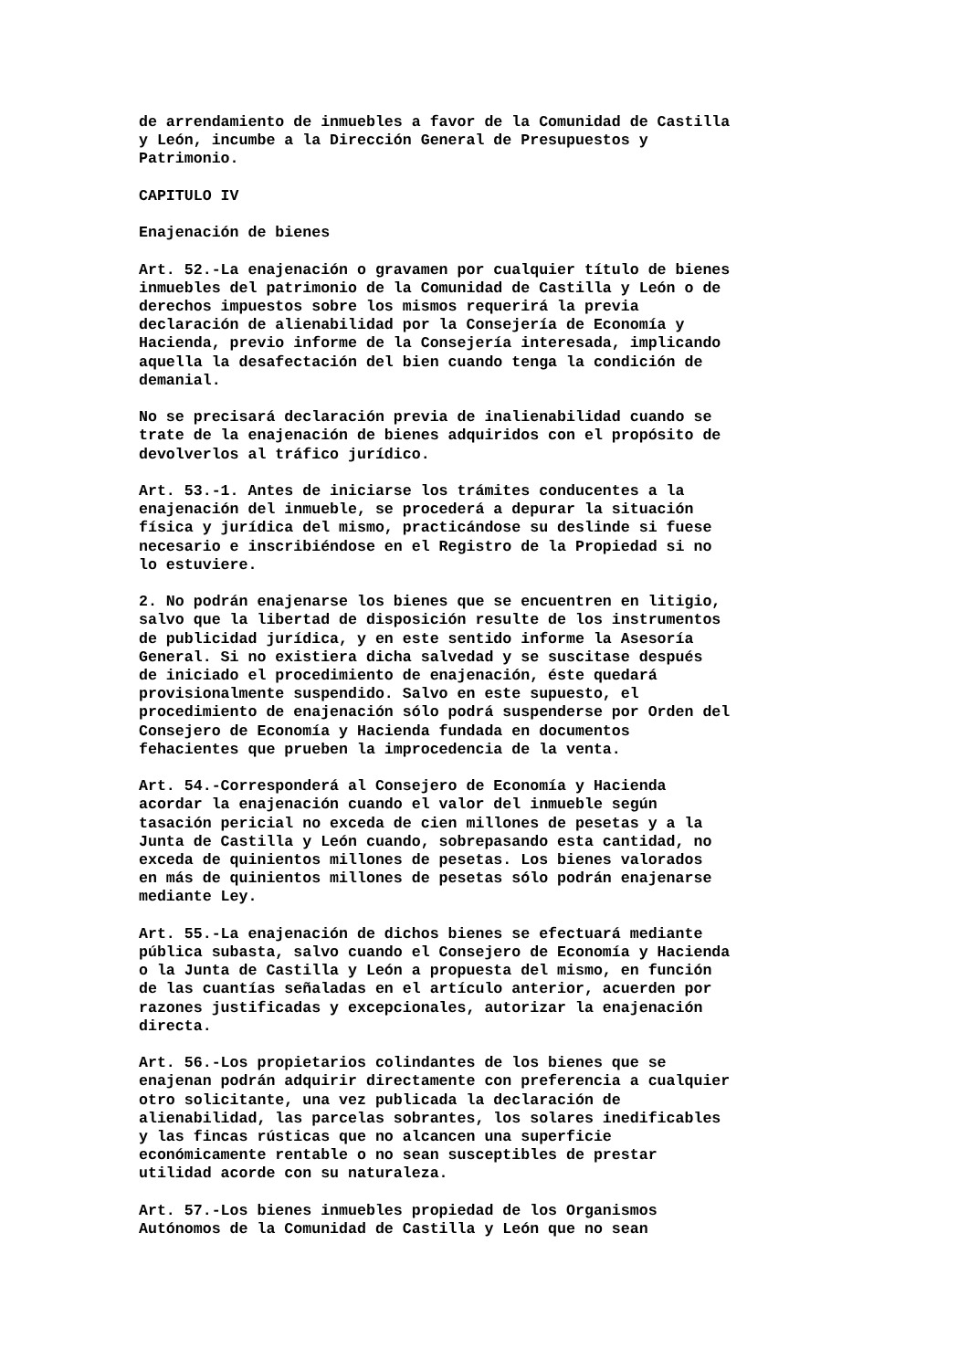de arrendamiento de inmuebles a favor de la Comunidad de Castilla y León, incumbe a la Dirección General de Presupuestos y Patrimonio.
CAPITULO IV
Enajenación de bienes
Art. 52.-La enajenación o gravamen por cualquier título de bienes inmuebles del patrimonio de la Comunidad de Castilla y León o de derechos impuestos sobre los mismos requerirá la previa declaración de alienabilidad por la Consejería de Economía y Hacienda, previo informe de la Consejería interesada, implicando aquella la desafectación del bien cuando tenga la condición de demanial.
No se precisará declaración previa de inalienabilidad cuando se trate de la enajenación de bienes adquiridos con el propósito de devolverlos al tráfico jurídico.
Art. 53.-1. Antes de iniciarse los trámites conducentes a la enajenación del inmueble, se procederá a depurar la situación física y jurídica del mismo, practicándose su deslinde si fuese necesario e inscribiéndose en el Registro de la Propiedad si no lo estuviere.
2. No podrán enajenarse los bienes que se encuentren en litigio, salvo que la libertad de disposición resulte de los instrumentos de publicidad jurídica, y en este sentido informe la Asesoría General. Si no existiera dicha salvedad y se suscitase después de iniciado el procedimiento de enajenación, éste quedará provisionalmente suspendido. Salvo en este supuesto, el procedimiento de enajenación sólo podrá suspenderse por Orden del Consejero de Economía y Hacienda fundada en documentos fehacientes que prueben la improcedencia de la venta.
Art. 54.-Corresponderá al Consejero de Economía y Hacienda acordar la enajenación cuando el valor del inmueble según tasación pericial no exceda de cien millones de pesetas y a la Junta de Castilla y León cuando, sobrepasando esta cantidad, no exceda de quinientos millones de pesetas. Los bienes valorados en más de quinientos millones de pesetas sólo podrán enajenarse mediante Ley.
Art. 55.-La enajenación de dichos bienes se efectuará mediante pública subasta, salvo cuando el Consejero de Economía y Hacienda o la Junta de Castilla y León a propuesta del mismo, en función de las cuantías señaladas en el artículo anterior, acuerden por razones justificadas y excepcionales, autorizar la enajenación directa.
Art. 56.-Los propietarios colindantes de los bienes que se enajenan podrán adquirir directamente con preferencia a cualquier otro solicitante, una vez publicada la declaración de alienabilidad, las parcelas sobrantes, los solares inedificables y las fincas rústicas que no alcancen una superficie económicamente rentable o no sean susceptibles de prestar utilidad acorde con su naturaleza.
Art. 57.-Los bienes inmuebles propiedad de los Organismos Autónomos de la Comunidad de Castilla y León que no sean